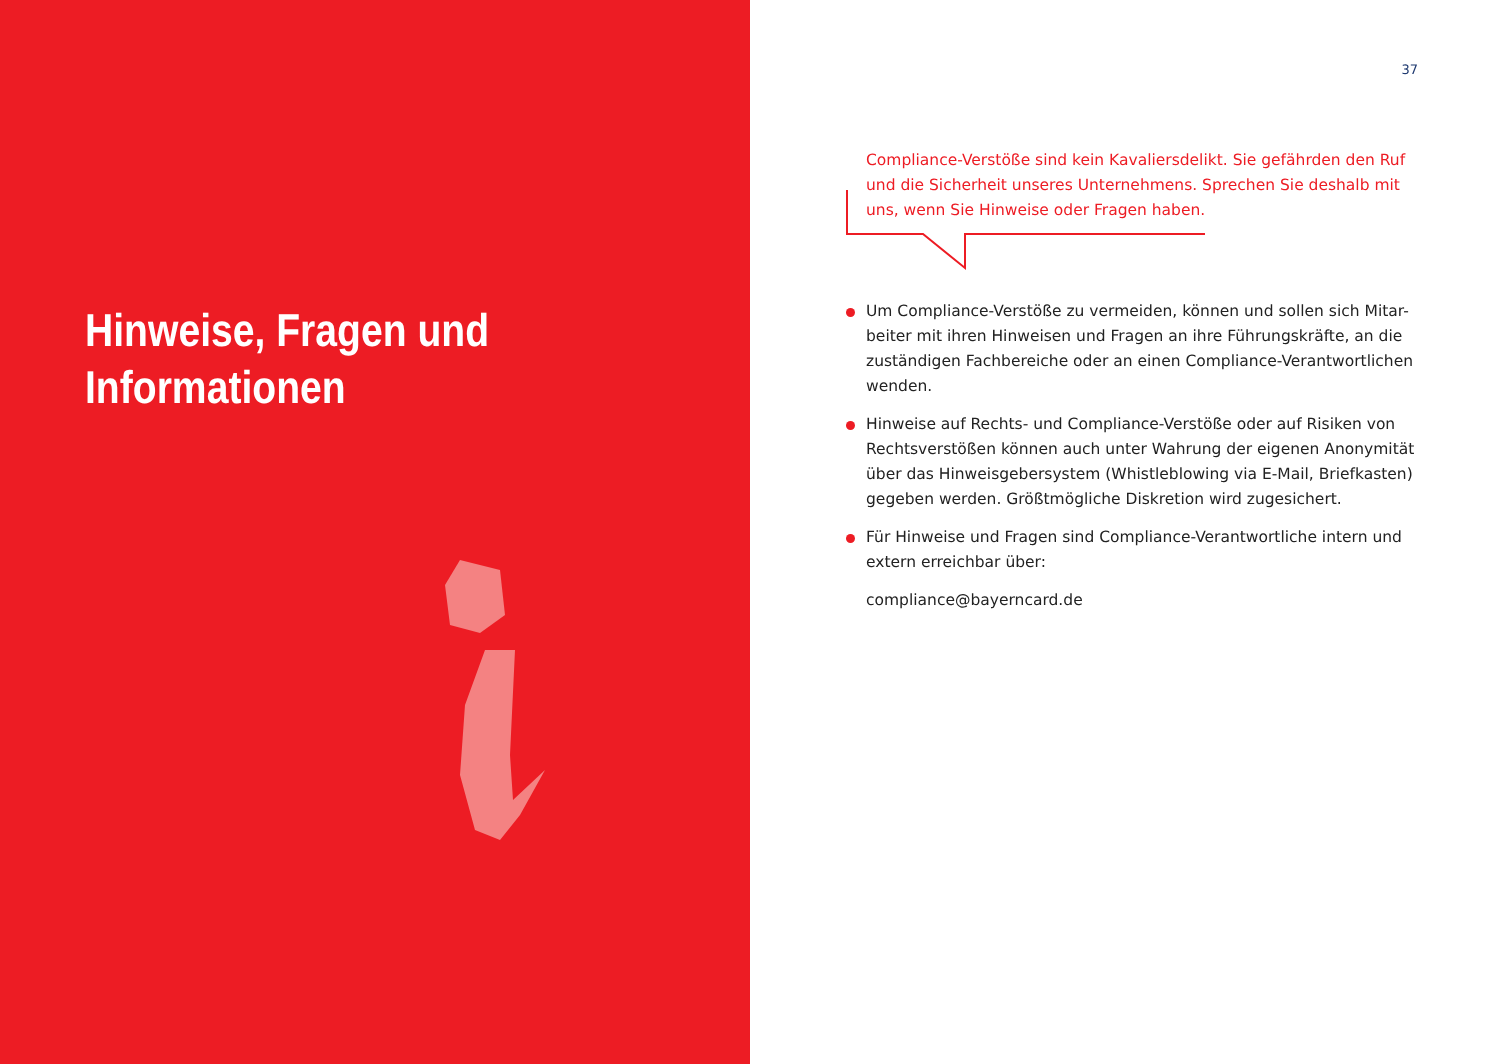Hinweise, Fragen und
Informationen
37
Compliance-Verstöße sind kein Kavaliersdelikt. Sie gefährden den Ruf und die Sicherheit unseres Unternehmens. Sprechen Sie deshalb mit uns, wenn Sie Hinweise oder Fragen haben.
Um Compliance-Verstöße zu vermeiden, können und sollen sich Mitar-beiter mit ihren Hinweisen und Fragen an ihre Führungskräfte, an die zuständigen Fachbereiche oder an einen Compliance-Verantwortlichen wenden.
Hinweise auf Rechts- und Compliance-Verstöße oder auf Risiken von Rechtsverstößen können auch unter Wahrung der eigenen Anonymität über das Hinweisgebersystem (Whistleblowing via E-Mail, Briefkasten) gegeben werden. Größtmögliche Diskretion wird zugesichert.
Für Hinweise und Fragen sind Compliance-Verantwortliche intern und extern erreichbar über:
compliance@bayerncard.de